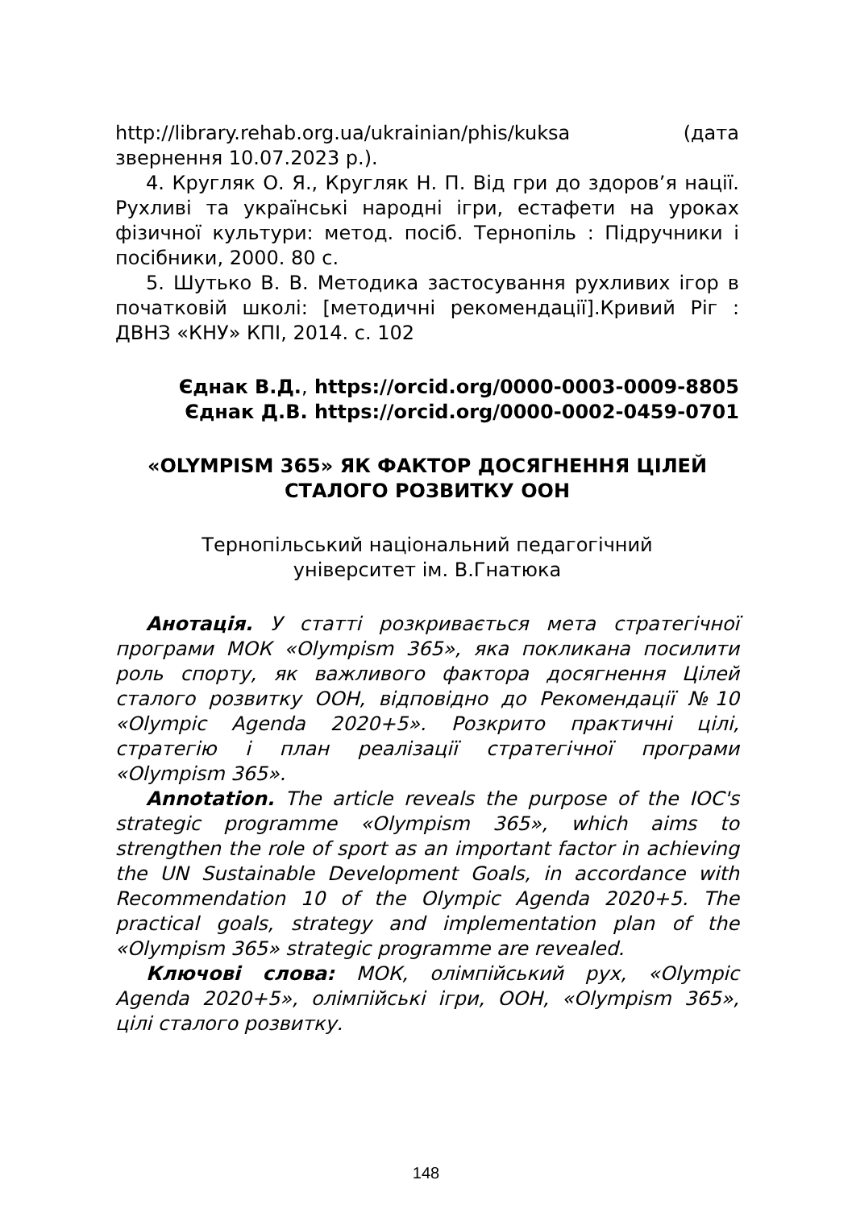http://library.rehab.org.ua/ukrainian/phis/kuksa (дата звернення 10.07.2023 р.).
4. Кругляк О. Я., Кругляк Н. П. Від гри до здоров’я нації. Рухливі та українські народні ігри, естафети на уроках фізичної культури: метод. посіб. Тернопіль : Підручники і посібники, 2000. 80 с.
5. Шутько В. В. Методика застосування рухливих ігор в початковій школі: [методичні рекомендації].Кривий Ріг : ДВНЗ «КНУ» КПІ, 2014. с. 102
Єднак В.Д., https://orcid.org/0000-0003-0009-8805
Єднак Д.В. https://orcid.org/0000-0002-0459-0701
«OLYMPISM 365» ЯК ФАКТОР ДОСЯГНЕННЯ ЦІЛЕЙ СТАЛОГО РОЗВИТКУ ООН
Тернопільський національний педагогічний
університет ім. В.Гнатюка
Анотація. У статті розкривається мета стратегічної програми МОК «Olympism 365», яка покликана посилити роль спорту, як важливого фактора досягнення Цілей сталого розвитку ООН, відповідно до Рекомендації №10 «Olympic Agenda 2020+5». Розкрито практичні цілі, стратегію і план реалізації стратегічної програми «Olympism 365».
Annotation. The article reveals the purpose of the IOC's strategic programme «Olympism 365», which aims to strengthen the role of sport as an important factor in achieving the UN Sustainable Development Goals, in accordance with Recommendation 10 of the Olympic Agenda 2020+5. The practical goals, strategy and implementation plan of the «Olympism 365» strategic programme are revealed.
Ключові слова: МОК, олімпійський рух, «Olympic Agenda 2020+5», олімпійські ігри, ООН, «Olympism 365», цілі сталого розвитку.
148